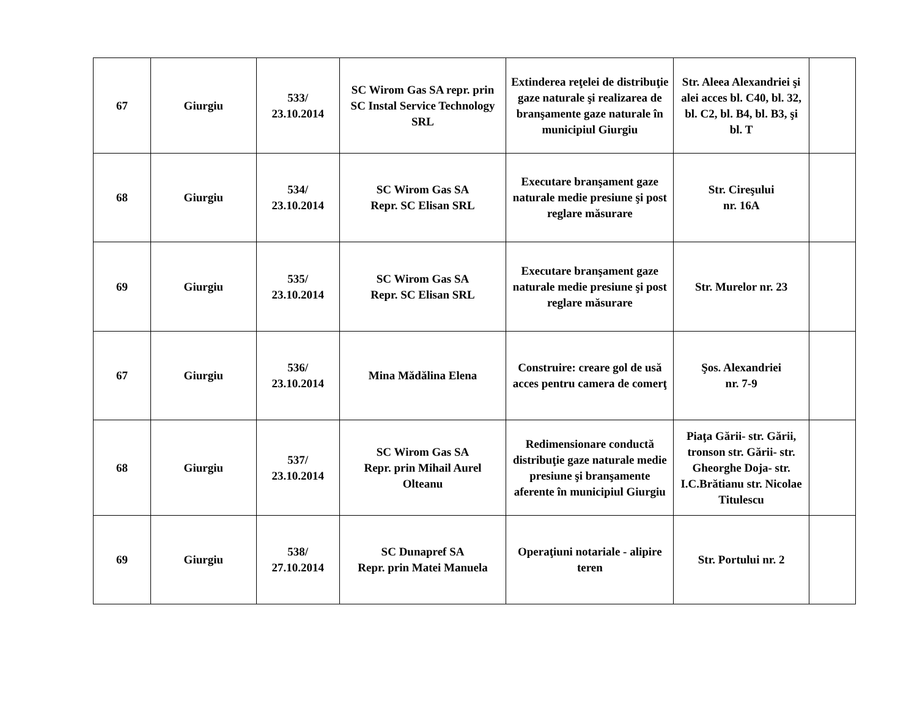| 67 | Giurgiu | 533/ 23.10.2014 | SC Wirom Gas SA repr. prin SC Instal Service Technology SRL | Extinderea reţelei de distribuţie gaze naturale şi realizarea de branşamente gaze naturale în municipiul Giurgiu | Str. Aleea Alexandriei şi alei acces bl. C40, bl. 32, bl. C2, bl. B4, bl. B3, şi bl. T | |
| 68 | Giurgiu | 534/ 23.10.2014 | SC Wirom Gas SA Repr. SC Elisan SRL | Executare branşament gaze naturale medie presiune şi post reglare măsurare | Str. Cireşului nr. 16A | |
| 69 | Giurgiu | 535/ 23.10.2014 | SC Wirom Gas SA Repr. SC Elisan SRL | Executare branşament gaze naturale medie presiune şi post reglare măsurare | Str. Murelor nr. 23 | |
| 67 | Giurgiu | 536/ 23.10.2014 | Mina Mădălina Elena | Construire: creare gol de usă acces pentru camera de comerţ | Şos. Alexandriei nr. 7-9 | |
| 68 | Giurgiu | 537/ 23.10.2014 | SC Wirom Gas SA Repr. prin Mihail Aurel Olteanu | Redimensionare conductă distribuţie gaze naturale medie presiune şi branşamente aferente în municipiul Giurgiu | Piaţa Gării- str. Gării, tronson str. Gării- str. Gheorghe Doja- str. I.C.Brătianu str. Nicolae Titulescu | |
| 69 | Giurgiu | 538/ 27.10.2014 | SC Dunapref SA Repr. prin Matei Manuela | Operaţiuni notariale - alipire teren | Str. Portului nr. 2 | |